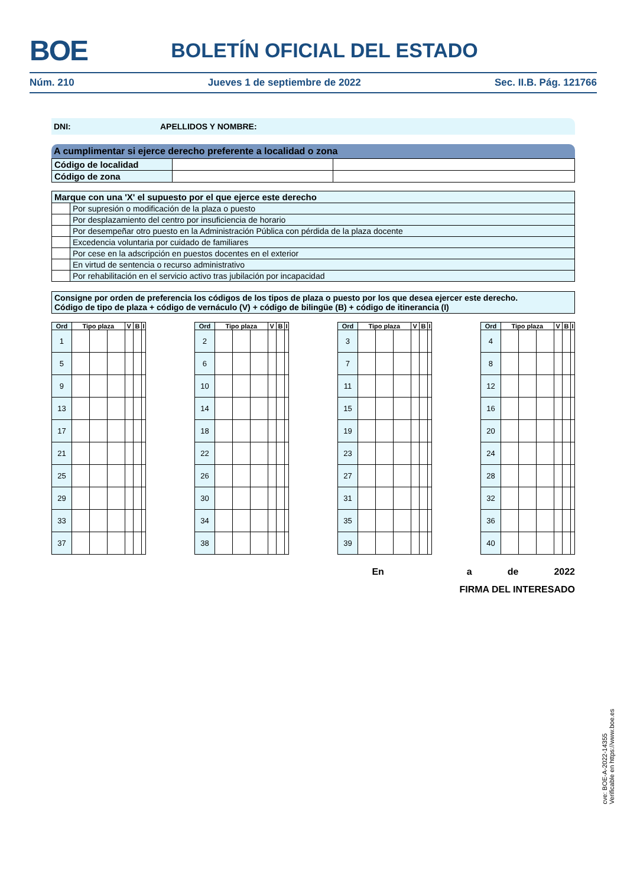BOE BOLETÍN OFICIAL DEL ESTADO
Núm. 210 Jueves 1 de septiembre de 2022 Sec. II.B. Pág. 121766
DNI: APELLIDOS Y NOMBRE:
A cumplimentar si ejerce derecho preferente a localidad o zona
| Código de localidad | | |
| Código de zona | | |
| Marque con una 'X' el supuesto por el que ejerce este derecho | |
| | Por supresión o modificación de la plaza o puesto |
| | Por desplazamiento del centro por insuficiencia de horario |
| | Por desempeñar otro puesto en la Administración Pública con pérdida de la plaza docente |
| | Excedencia voluntaria por cuidado de familiares |
| | Por cese en la adscripción en puestos docentes en el exterior |
| | En virtud de sentencia o recurso administrativo |
| | Por rehabilitación en el servicio activo tras jubilación por incapacidad |
Consigne por orden de preferencia los códigos de los tipos de plaza o puesto por los que desea ejercer este derecho.
Código de tipo de plaza + código de vernáculo (V) + código de bilingüe (B) + código de itinerancia (I)
| Ord | Tipo plaza | | | V | B | I |
| --- | --- | --- | --- | --- | --- | --- |
| 1 | | | | | | |
| 5 | | | | | | |
| 9 | | | | | | |
| 13 | | | | | | |
| 17 | | | | | | |
| 21 | | | | | | |
| 25 | | | | | | |
| 29 | | | | | | |
| 33 | | | | | | |
| 37 | | | | | | |
| Ord | Tipo plaza | | | V | B | I |
| --- | --- | --- | --- | --- | --- | --- |
| 2 | | | | | | |
| 6 | | | | | | |
| 10 | | | | | | |
| 14 | | | | | | |
| 18 | | | | | | |
| 22 | | | | | | |
| 26 | | | | | | |
| 30 | | | | | | |
| 34 | | | | | | |
| 38 | | | | | | |
| Ord | Tipo plaza | | | V | B | I |
| --- | --- | --- | --- | --- | --- | --- |
| 3 | | | | | | |
| 7 | | | | | | |
| 11 | | | | | | |
| 15 | | | | | | |
| 19 | | | | | | |
| 23 | | | | | | |
| 27 | | | | | | |
| 31 | | | | | | |
| 35 | | | | | | |
| 39 | | | | | | |
| Ord | Tipo plaza | | | V | B | I |
| --- | --- | --- | --- | --- | --- | --- |
| 4 | | | | | | |
| 8 | | | | | | |
| 12 | | | | | | |
| 16 | | | | | | |
| 20 | | | | | | |
| 24 | | | | | | |
| 28 | | | | | | |
| 32 | | | | | | |
| 36 | | | | | | |
| 40 | | | | | | |
En a de 2022
FIRMA DEL INTERESADO
cve: BOE-A-2022-14355
Verificable en https://www.boe.es